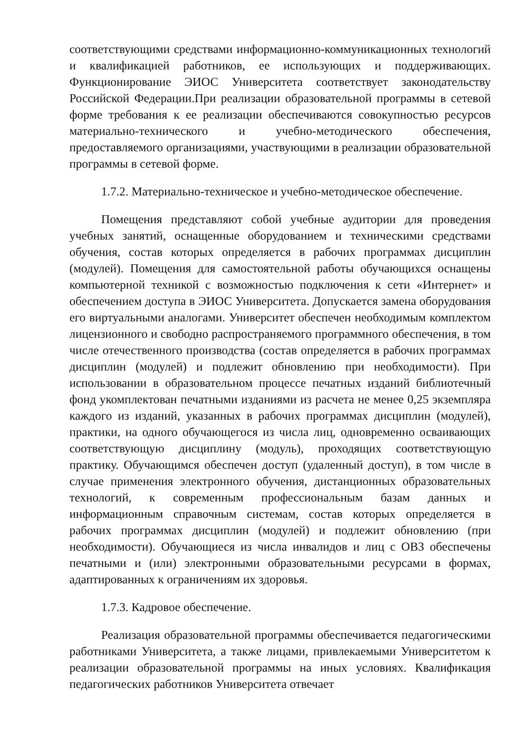соответствующими средствами информационно-коммуникационных технологий и квалификацией работников, ее использующих и поддерживающих. Функционирование ЭИОС Университета соответствует законодательству Российской Федерации.При реализации образовательной программы в сетевой форме требования к ее реализации обеспечиваются совокупностью ресурсов материально-технического и учебно-методического обеспечения, предоставляемого организациями, участвующими в реализации образовательной программы в сетевой форме.
1.7.2. Материально-техническое и учебно-методическое обеспечение.
Помещения представляют собой учебные аудитории для проведения учебных занятий, оснащенные оборудованием и техническими средствами обучения, состав которых определяется в рабочих программах дисциплин (модулей). Помещения для самостоятельной работы обучающихся оснащены компьютерной техникой с возможностью подключения к сети «Интернет» и обеспечением доступа в ЭИОС Университета. Допускается замена оборудования его виртуальными аналогами. Университет обеспечен необходимым комплектом лицензионного и свободно распространяемого программного обеспечения, в том числе отечественного производства (состав определяется в рабочих программах дисциплин (модулей) и подлежит обновлению при необходимости). При использовании в образовательном процессе печатных изданий библиотечный фонд укомплектован печатными изданиями из расчета не менее 0,25 экземпляра каждого из изданий, указанных в рабочих программах дисциплин (модулей), практики, на одного обучающегося из числа лиц, одновременно осваивающих соответствующую дисциплину (модуль), проходящих соответствующую практику. Обучающимся обеспечен доступ (удаленный доступ), в том числе в случае применения электронного обучения, дистанционных образовательных технологий, к современным профессиональным базам данных и информационным справочным системам, состав которых определяется в рабочих программах дисциплин (модулей) и подлежит обновлению (при необходимости). Обучающиеся из числа инвалидов и лиц с ОВЗ обеспечены печатными и (или) электронными образовательными ресурсами в формах, адаптированных к ограничениям их здоровья.
1.7.3. Кадровое обеспечение.
Реализация образовательной программы обеспечивается педагогическими работниками Университета, а также лицами, привлекаемыми Университетом к реализации образовательной программы на иных условиях. Квалификация педагогических работников Университета отвечает